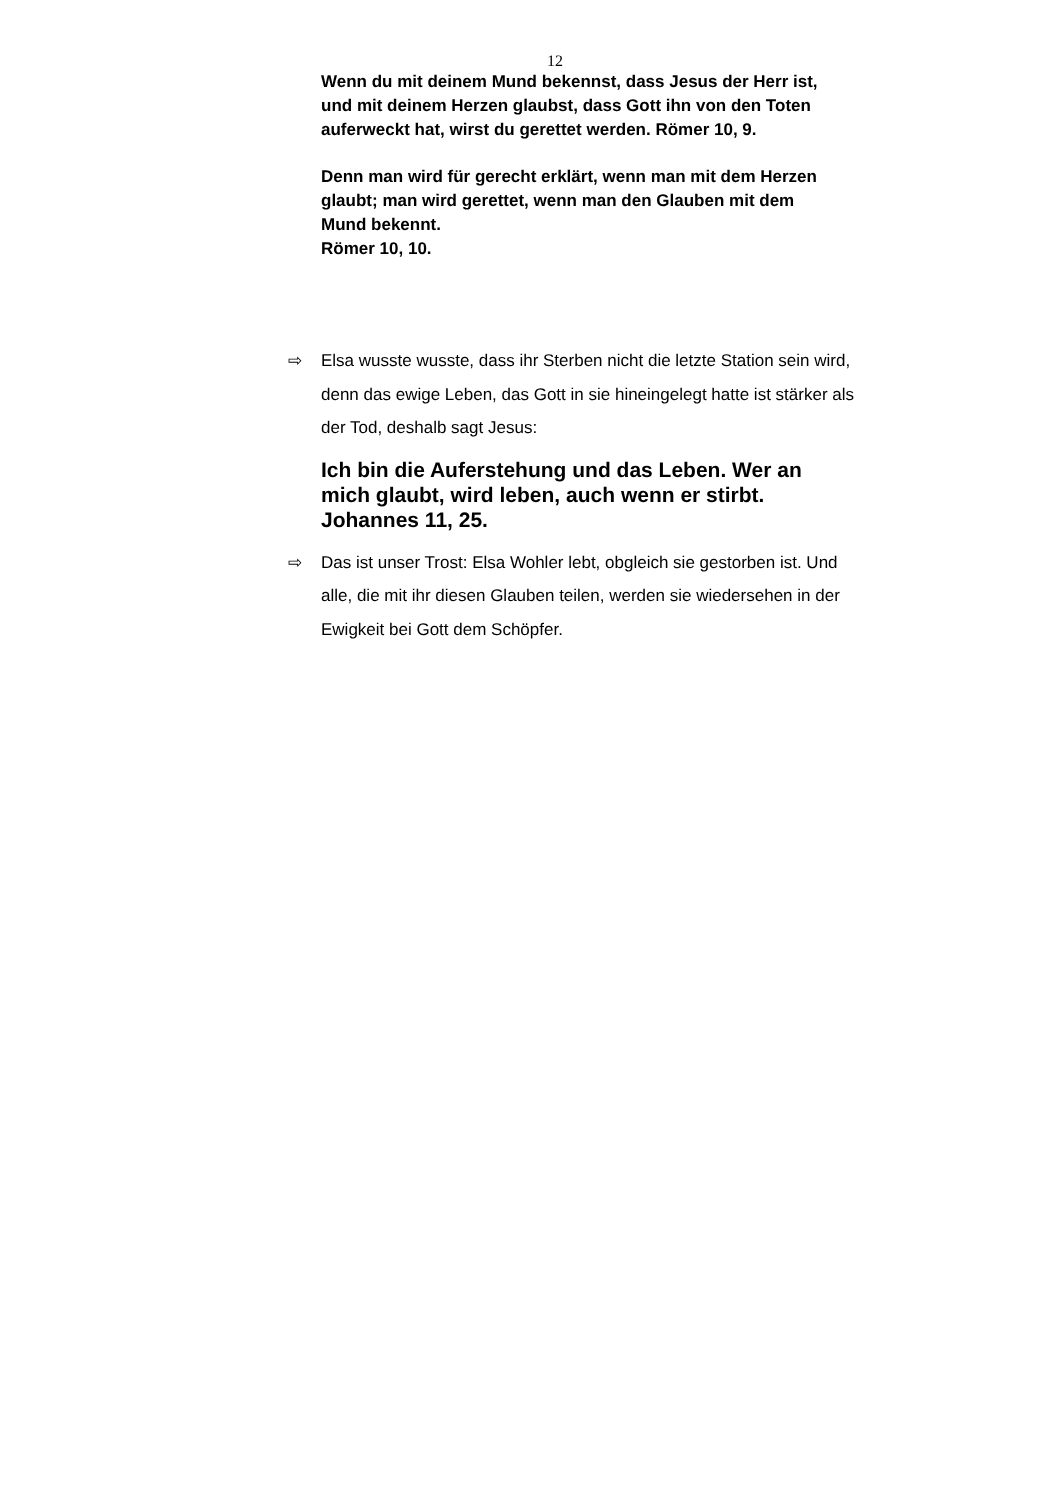12
Wenn du mit deinem Mund bekennst, dass Jesus der Herr ist, und mit deinem Herzen glaubst, dass Gott ihn von den Toten auferweckt hat, wirst du gerettet werden. Römer 10, 9.
Denn man wird für gerecht erklärt, wenn man mit dem Herzen glaubt; man wird gerettet, wenn man den Glauben mit dem Mund bekennt.
Römer 10, 10.
⇨ Elsa wusste wusste, dass ihr Sterben nicht die letzte Station sein wird, denn das ewige Leben, das Gott in sie hineingelegt hatte ist stärker als der Tod, deshalb sagt Jesus:
Ich bin die Auferstehung und das Leben. Wer an mich glaubt, wird leben, auch wenn er stirbt. Johannes 11, 25.
⇨ Das ist unser Trost: Elsa Wohler lebt, obgleich sie gestorben ist. Und alle, die mit ihr diesen Glauben teilen, werden sie wiedersehen in der Ewigkeit bei Gott dem Schöpfer.